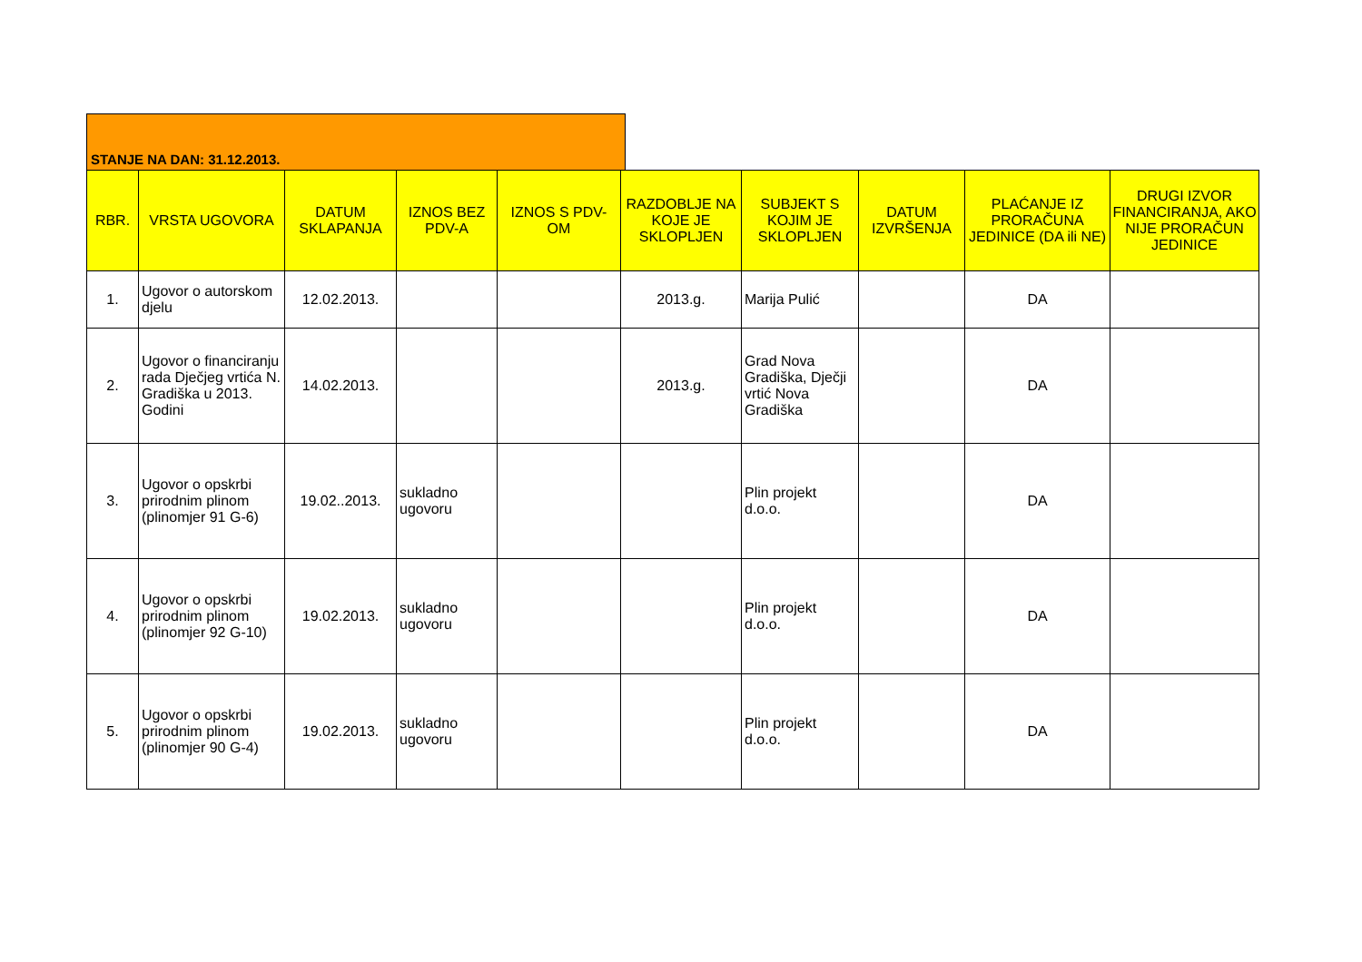STANJE NA DAN: 31.12.2013.
| RBR. | VRSTA UGOVORA | DATUM SKLAPANJA | IZNOS BEZ PDV-A | IZNOS S PDV-OM | RAZDOBLJE NA KOJE JE SKLOPLJEN | SUBJEKT S KOJIM JE SKLOPLJEN | DATUM IZVRŠENJA | PLAĆANJE IZ PRORAČUNA JEDINICE (DA ili NE) | DRUGI IZVOR FINANCIRANJA, AKO NIJE PRORAČUN JEDINICE |
| --- | --- | --- | --- | --- | --- | --- | --- | --- | --- |
| 1. | Ugovor o autorskom djelu | 12.02.2013. | | | 2013.g. | Marija Pulić | | DA | |
| 2. | Ugovor o financiranju rada Dječjeg vrtića N. Gradiška u 2013. Godini | 14.02.2013. | | | 2013.g. | Grad Nova Gradiška, Dječji vrtić Nova Gradiška | | DA | |
| 3. | Ugovor o opskrbi prirodnim plinom (plinomjer 91 G-6) | 19.02..2013. | sukladno ugovoru | | | Plin projekt d.o.o. | | DA | |
| 4. | Ugovor o opskrbi prirodnim plinom (plinomjer 92 G-10) | 19.02.2013. | sukladno ugovoru | | | Plin projekt d.o.o. | | DA | |
| 5. | Ugovor o opskrbi prirodnim plinom (plinomjer 90 G-4) | 19.02.2013. | sukladno ugovoru | | | Plin projekt d.o.o. | | DA | |